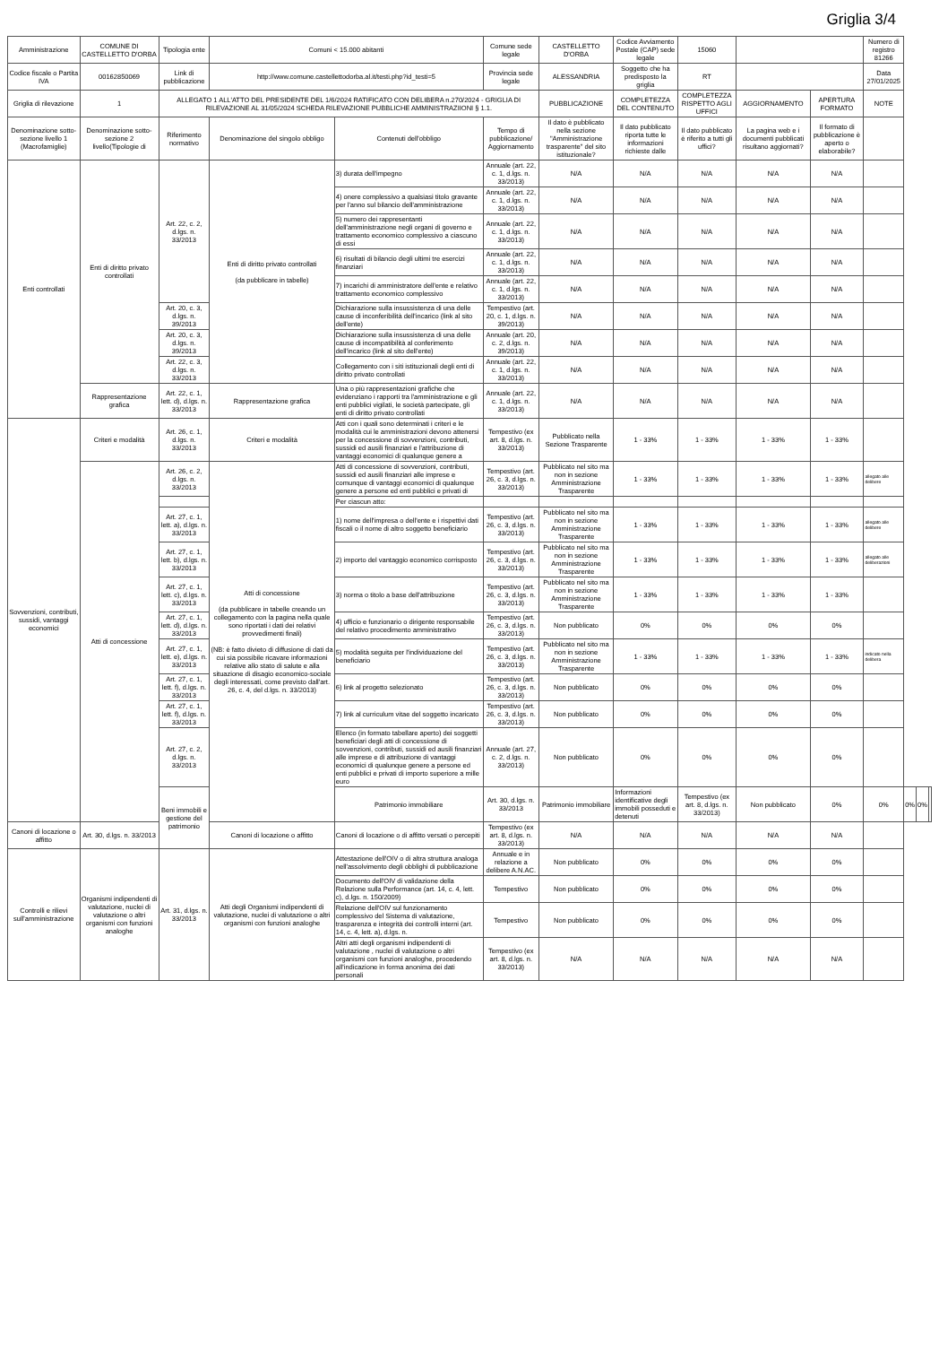Griglia 3/4
| Amministrazione | COMUNE DI CASTELLETTO D'ORBA | Tipologia ente | Comuni < 15.000 abitanti | | Comune sede legale | CASTELLETTO D'ORBA | Codice Avviamento Postale (CAP) sede legale | 15060 | | | Numero di registro 81266 | | | |
| Codice fiscale o Partita IVA | 00162850069 | Link di pubblicazione | http://www.comune.castellettodorba.al.it/testi.php?id_testi=5 | | Provincia sede legale | ALESSANDRIA | Soggetto che ha predisposto la griglia | RT | | | Data 27/01/2025 | | | |
| Griglia di rilevazione | 1 | ALLEGATO 1 ALL'ATTO DEL PRESIDENTE DEL 1/6/2024 RATIFICATO CON DELIBERA n.270/2024 - GRIGLIA DI RILEVAZIONE AL 31/05/2024 SCHEDA RILEVAZIONE PUBBLICHE AMMINISTRAZIIONI § 1.1. | | | | PUBBLICAZIONE | COMPLETEZZA DEL CONTENUTO | COMPLETEZZA RISPETTO AGLI UFFICI | AGGIORNAMENTO | APERTURA FORMATO | NOTE | | | |
| Denominazione sotto-sezione livello 1 (Macrofamiglie) | Denominazione sotto-sezione 2 livello(Tipologie di | Riferimento normativo | Denominazione del singolo obbligo | Contenuti dell'obbligo | Tempo di pubblicazione/ Aggiornamento | Il dato è pubblicato nella sezione "Amministrazione trasparente" del sito istituzionale? | Il dato pubblicato riporta tutte le informazioni richieste dalle | Il dato pubblicato è riferito a tutti gli uffici? | La pagina web e i documenti pubblicati risultano aggiornati? | Il formato di pubblicazione è aperto o elaborabile? | | | | |
| Enti controllati | Enti di diritto privato controllati | Art. 22, c. 2, d.lgs. n. 33/2013 | Enti di diritto privato controllati (da pubblicare in tabelle) | 3) durata dell'impegno | Annuale (art. 22, c. 1, d.lgs. n. 33/2013) | N/A | N/A | N/A | N/A | N/A | | | | |
| | | | | 4) onere complessivo a qualsiasi titolo gravante per l'anno sul bilancio dell'amministrazione | Annuale (art. 22, c. 1, d.lgs. n. 33/2013) | N/A | N/A | N/A | N/A | N/A | | | | |
| | | | | 5) numero dei rappresentanti dell'amministrazione negli organi di governo e trattamento economico complessivo a ciascuno di essi | Annuale (art. 22, c. 1, d.lgs. n. 33/2013) | N/A | N/A | N/A | N/A | N/A | | | | |
| | | | | 6) risultati di bilancio degli ultimi tre esercizi finanziari | Annuale (art. 22, c. 1, d.lgs. n. 33/2013) | N/A | N/A | N/A | N/A | N/A | | | | |
| | | | | 7) incarichi di amministratore dell'ente e relativo trattamento economico complessivo | Annuale (art. 22, c. 1, d.lgs. n. 33/2013) | N/A | N/A | N/A | N/A | N/A | | | | |
| | | Art. 20, c. 3, d.lgs. n. 39/2013 | | Dichiarazione sulla insussistenza di una delle cause di inconferibilità dell'incarico (link al sito dell'ente) | Tempestivo (art. 20, c. 1, d.lgs. n. 39/2013) | N/A | N/A | N/A | N/A | N/A | | | | |
| | | Art. 20, c. 3, d.lgs. n. 39/2013 | | Dichiarazione sulla insussistenza di una delle cause di incompatibilità al conferimento dell'incarico (link al sito dell'ente) | Annuale (art. 20, c. 2, d.lgs. n. 39/2013) | N/A | N/A | N/A | N/A | N/A | | | | |
| | | Art. 22, c. 3, d.lgs. n. 33/2013 | | Collegamento con i siti istituzionali degli enti di diritto privato controllati | Annuale (art. 22, c. 1, d.lgs. n. 33/2013) | N/A | N/A | N/A | N/A | N/A | | | | |
| | Rappresentazione grafica | Art. 22, c. 1, lett. d), d.lgs. n. 33/2013 | Rappresentazione grafica | Una o più rappresentazioni grafiche che evidenziano i rapporti tra l'amministrazione e gli enti pubblici vigilati, le società partecipate, gli enti di diritto privato controllati | Annuale (art. 22, c. 1, d.lgs. n. 33/2013) | N/A | N/A | N/A | N/A | N/A | | | | |
| Sovvenzioni, contributi, sussidi, vantaggi economici | Criteri e modalità | Art. 26, c. 1, d.lgs. n. 33/2013 | Criteri e modalità | Atti con i quali sono determinati i criteri e le modalità cui le amministrazioni devono attenersi per la concessione di sovvenzioni, contributi, sussidi ed ausili finanziari e l'attribuzione di vantaggi economici di qualunque genere a | Tempestivo (ex art. 8, d.lgs. n. 33/2013) | Pubblicato nella Sezione Trasparente | 1 - 33% | 1 - 33% | 1 - 33% | 1 - 33% | | | | |
| | Atti di concessione | Art. 26, c. 2, d.lgs. n. 33/2013 | Atti di concessione (da pubblicare in tabelle creando un collegamento con la pagina nella quale sono riportati i dati dei relativi provvedimenti finali) (NB: è fatto divieto di diffusione di dati da cui sia possibile ricavare informazioni relative allo stato di salute e alla situazione di disagio economico-sociale degli interessati, come previsto dall'art. 26, c. 4, del d.lgs. n. 33/2013) | Atti di concessione di sovvenzioni, contributi, sussidi ed ausili finanziari alle imprese e comunque di vantaggi economici di qualunque genere a persone ed enti pubblici e privati di | Tempestivo (art. 26, c. 3, d.lgs. n. 33/2013) | Pubblicato nel sito ma non in sezione Amministrazione Trasparente | 1 - 33% | 1 - 33% | 1 - 33% | 1 - 33% | allegato alle delibere | | | |
| | | | | Per ciascun atto: | | | | | | | | | | |
| | | Art. 27, c. 1, lett. a), d.lgs. n. 33/2013 | | 1) nome dell'impresa o dell'ente e i rispettivi dati fiscali o il nome di altro soggetto beneficiario | Tempestivo (art. 26, c. 3, d.lgs. n. 33/2013) | Pubblicato nel sito ma non in sezione Amministrazione Trasparente | 1 - 33% | 1 - 33% | 1 - 33% | 1 - 33% | allegato alle delibere | | | |
| | | Art. 27, c. 1, lett. b), d.lgs. n. 33/2013 | | 2) importo del vantaggio economico corrisposto | Tempestivo (art. 26, c. 3, d.lgs. n. 33/2013) | Pubblicato nel sito ma non in sezione Amministrazione Trasparente | 1 - 33% | 1 - 33% | 1 - 33% | 1 - 33% | allegato alle deliberazioni | | | |
| | | Art. 27, c. 1, lett. c), d.lgs. n. 33/2013 | | 3) norma o titolo a base dell'attribuzione | Tempestivo (art. 26, c. 3, d.lgs. n. 33/2013) | Pubblicato nel sito ma non in sezione Amministrazione Trasparente | 1 - 33% | 1 - 33% | 1 - 33% | 1 - 33% | | | | |
| | | Art. 27, c. 1, lett. d), d.lgs. n. 33/2013 | | 4) ufficio e funzionario o dirigente responsabile del relativo procedimento amministrativo | Tempestivo (art. 26, c. 3, d.lgs. n. 33/2013) | Non pubblicato | 0% | 0% | 0% | 0% | | | | |
| | | Art. 27, c. 1, lett. e), d.lgs. n. 33/2013 | | 5) modalità seguita per l'individuazione del beneficiario | Tempestivo (art. 26, c. 3, d.lgs. n. 33/2013) | Pubblicato nel sito ma non in sezione Amministrazione Trasparente | 1 - 33% | 1 - 33% | 1 - 33% | 1 - 33% | indicato nella delibera | | | |
| | | Art. 27, c. 1, lett. f), d.lgs. n. 33/2013 | | 6) link al progetto selezionato | Tempestivo (art. 26, c. 3, d.lgs. n. 33/2013) | Non pubblicato | 0% | 0% | 0% | 0% | | | | |
| | | Art. 27, c. 1, lett. f), d.lgs. n. 33/2013 | | 7) link al curriculum vitae del soggetto incaricato | Tempestivo (art. 26, c. 3, d.lgs. n. 33/2013) | Non pubblicato | 0% | 0% | 0% | 0% | | | | |
| | | Art. 27, c. 2, d.lgs. n. 33/2013 | | Elenco (in formato tabellare aperto) dei soggetti beneficiari degli atti di concessione di sovvenzioni, contributi, sussidi ed ausili finanziari alle imprese e di attribuzione di vantaggi economici di qualunque genere a persone ed enti pubblici e privati di importo superiore a mille euro | Annuale (art. 27, c. 2, d.lgs. n. 33/2013) | Non pubblicato | 0% | 0% | 0% | 0% | | | | |
| | | Beni immobili e gestione del patrimonio | | Patrimonio immobiliare | Art. 30, d.lgs. n. 33/2013 | Patrimonio immobiliare | Informazioni identificative degli immobili posseduti e detenuti | Tempestivo (ex art. 8, d.lgs. n. 33/2013) | Non pubblicato | 0% | 0% | 0% | 0% | |
| Canoni di locazione o affitto | Art. 30, d.lgs. n. 33/2013 | | Canoni di locazione o affitto | Canoni di locazione o di affitto versati o percepiti | Tempestivo (ex art. 8, d.lgs. n. 33/2013) | N/A | N/A | N/A | N/A | N/A | | | | |
| Controlli e rilievi sull'amministrazione | Organismi indipendenti di valutazione, nuclei di valutazione o altri organismi con funzioni analoghe | Art. 31, d.lgs. n. 33/2013 | Atti degli Organismi indipendenti di valutazione, nuclei di valutazione o altri organismi con funzioni analoghe | Attestazione dell'OIV o di altra struttura analoga nell'assolvimento degli obblighi di pubblicazione | Annuale e in relazione a delibere A.N.AC. | Non pubblicato | 0% | 0% | 0% | 0% | | | | |
| | | | | Documento dell'OIV di validazione della Relazione sulla Performance (art. 14, c. 4, lett. c), d.lgs. n. 150/2009) | Tempestivo | Non pubblicato | 0% | 0% | 0% | 0% | | | | |
| | | | | Relazione dell'OIV sul funzionamento complessivo del Sistema di valutazione, trasparenza e integrità dei controlli interni (art. 14, c. 4, lett. a), d.lgs. n. | Tempestivo | Non pubblicato | 0% | 0% | 0% | 0% | | | | |
| | | | | Altri atti degli organismi indipendenti di valutazione , nuclei di valutazione o altri organismi con funzioni analoghe, procedendo all'indicazione in forma anonima dei dati personali | Tempestivo (ex art. 8, d.lgs. n. 33/2013) | N/A | N/A | N/A | N/A | N/A | | | | |